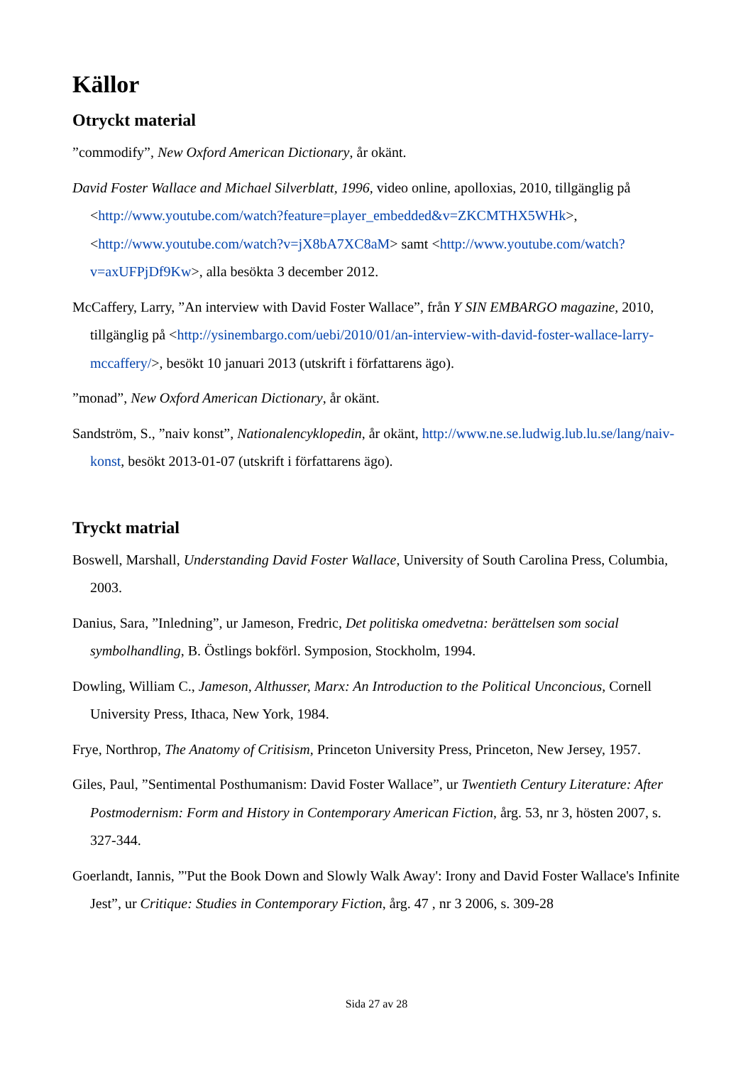Källor
Otryckt material
”commodify”, New Oxford American Dictionary, år okänt.
David Foster Wallace and Michael Silverblatt, 1996, video online, apolloxias, 2010, tillgänglig på <http://www.youtube.com/watch?feature=player_embedded&v=ZKCMTHX5WHk>, <http://www.youtube.com/watch?v=jX8bA7XC8aM> samt <http://www.youtube.com/watch?v=axUFPjDf9Kw>, alla besökta 3 december 2012.
McCaffery, Larry, ”An interview with David Foster Wallace”, från Y SIN EMBARGO magazine, 2010, tillgänglig på <http://ysinembargo.com/uebi/2010/01/an-interview-with-david-foster-wallace-larry-mccaffery/>, besökt 10 januari 2013 (utskrift i författarens ägo).
”monad”, New Oxford American Dictionary, år okänt.
Sandström, S., ”naiv konst”, Nationalencyklopedin, år okänt, http://www.ne.se.ludwig.lub.lu.se/lang/naiv-konst, besökt 2013-01-07 (utskrift i författarens ägo).
Tryckt matrial
Boswell, Marshall, Understanding David Foster Wallace, University of South Carolina Press, Columbia, 2003.
Danius, Sara, ”Inledning”, ur Jameson, Fredric, Det politiska omedvetna: berättelsen som social symbolhandling, B. Östlings bokförl. Symposion, Stockholm, 1994.
Dowling, William C., Jameson, Althusser, Marx: An Introduction to the Political Unconcious, Cornell University Press, Ithaca, New York, 1984.
Frye, Northrop, The Anatomy of Critisism, Princeton University Press, Princeton, New Jersey, 1957.
Giles, Paul, ”Sentimental Posthumanism: David Foster Wallace”, ur Twentieth Century Literature: After Postmodernism: Form and History in Contemporary American Fiction, årg. 53, nr 3, hösten 2007, s. 327-344.
Goerlandt, Iannis, ”'Put the Book Down and Slowly Walk Away': Irony and David Foster Wallace's Infinite Jest”, ur Critique: Studies in Contemporary Fiction, årg. 47 , nr 3 2006, s. 309-28
Sida 27 av 28